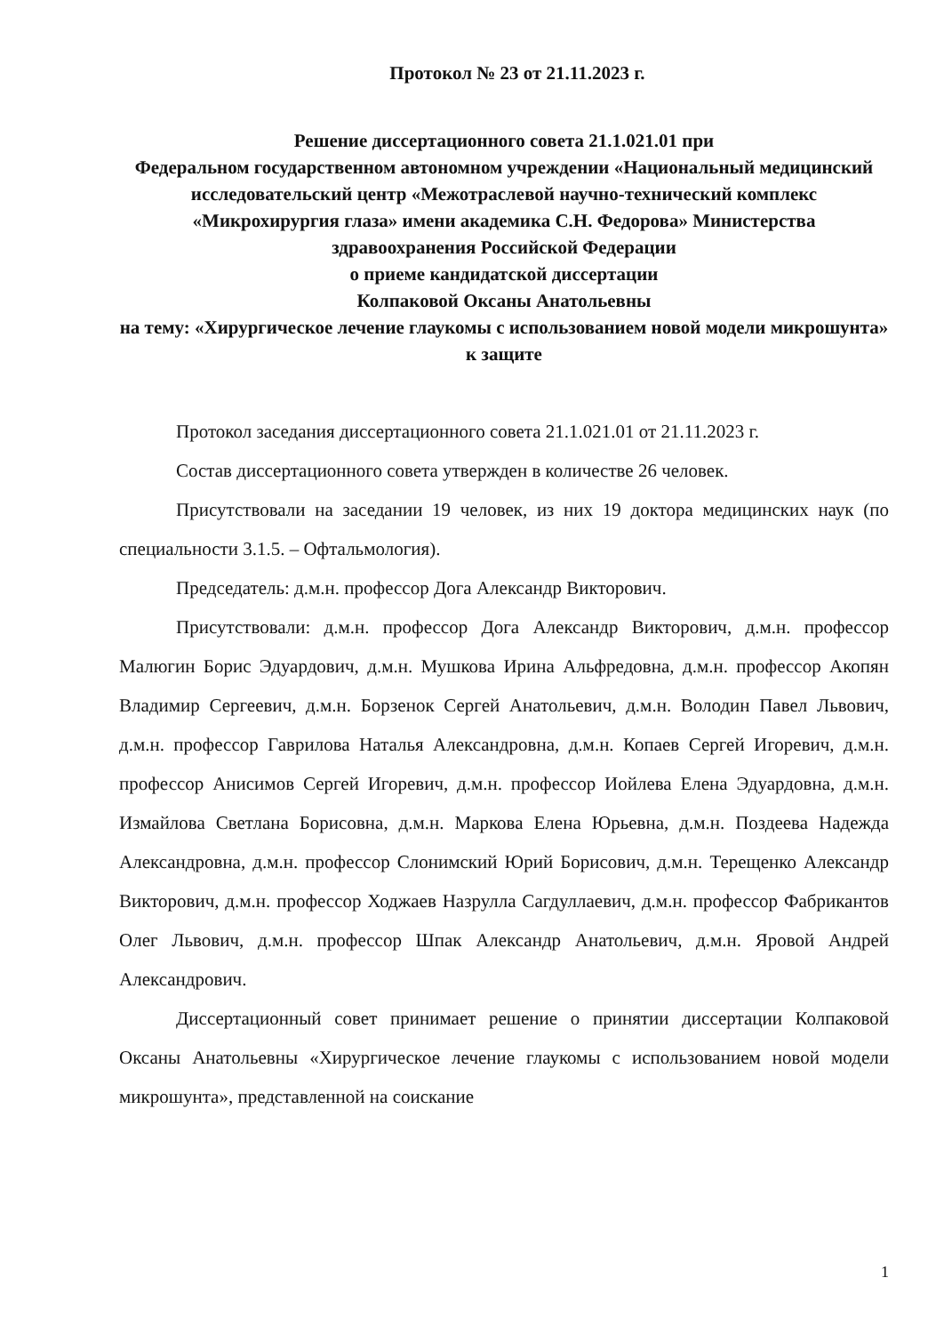Протокол № 23 от 21.11.2023 г.
Решение диссертационного совета 21.1.021.01 при
Федеральном государственном автономном учреждении «Национальный медицинский исследовательский центр «Межотраслевой научно-технический комплекс «Микрохирургия глаза» имени академика С.Н. Федорова» Министерства здравоохранения Российской Федерации
о приеме кандидатской диссертации
Колпаковой Оксаны Анатольевны
на тему: «Хирургическое лечение глаукомы с использованием новой модели микрошунта» к защите
Протокол заседания диссертационного совета 21.1.021.01 от 21.11.2023 г.
Состав диссертационного совета утвержден в количестве 26 человек.
Присутствовали на заседании 19 человек, из них 19 доктора медицинских наук (по специальности 3.1.5. – Офтальмология).
Председатель: д.м.н. профессор Дога Александр Викторович.
Присутствовали: д.м.н. профессор Дога Александр Викторович, д.м.н. профессор Малюгин Борис Эдуардович, д.м.н. Мушкова Ирина Альфредовна, д.м.н. профессор Акопян Владимир Сергеевич, д.м.н. Борзенок Сергей Анатольевич, д.м.н. Володин Павел Львович, д.м.н. профессор Гаврилова Наталья Александровна, д.м.н. Копаев Сергей Игоревич, д.м.н. профессор Анисимов Сергей Игоревич, д.м.н. профессор Иойлева Елена Эдуардовна, д.м.н. Измайлова Светлана Борисовна, д.м.н. Маркова Елена Юрьевна, д.м.н. Поздеева Надежда Александровна, д.м.н. профессор Слонимский Юрий Борисович, д.м.н. Терещенко Александр Викторович, д.м.н. профессор Ходжаев Назрулла Сагдуллаевич, д.м.н. профессор Фабрикантов Олег Львович, д.м.н. профессор Шпак Александр Анатольевич, д.м.н. Яровой Андрей Александрович.
Диссертационный совет принимает решение о принятии диссертации Колпаковой Оксаны Анатольевны «Хирургическое лечение глаукомы с использованием новой модели микрошунта», представленной на соискание
1